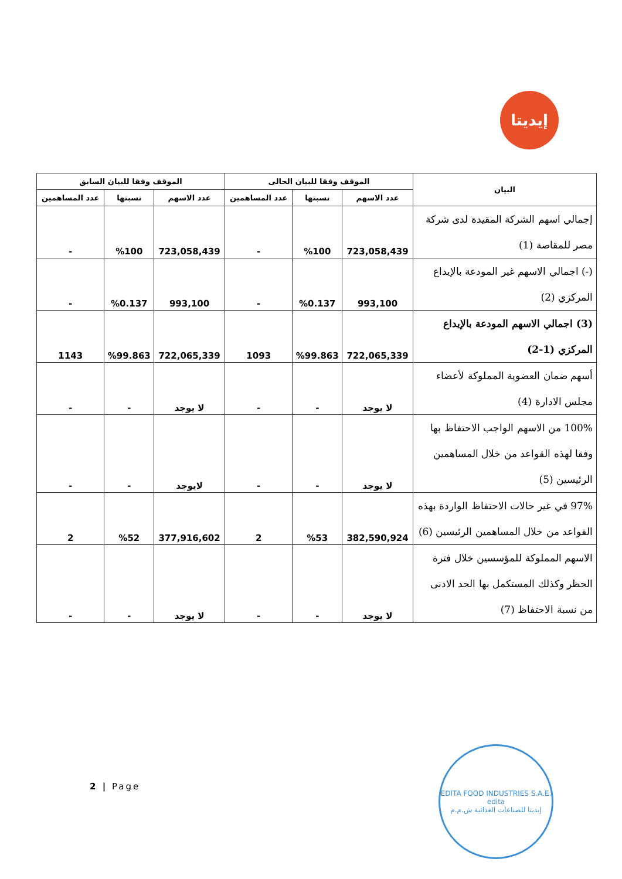إيديتا
| البيان | الموقف وفقا للبيان الحالى | | | الموقف وفقا للبيان السابق | | |
| --- | --- | --- | --- | --- | --- | --- |
| | عدد الاسهم | نسبتها | عدد المساهمين | عدد الاسهم | نسبتها | عدد المساهمين |
| إجمالي اسهم الشركة المقيدة لدى شركة مصر للمقاصة (1) | 723,058,439 | %100 | - | 723,058,439 | %100 | - |
| (-) اجمالي الاسهم غير المودعة بالإيداع المركزي (2) | 993,100 | %0.137 | - | 993,100 | %0.137 | - |
| (3) اجمالي الاسهم المودعة بالإيداع المركزي (1-2) | 722,065,339 | %99.863 | 1093 | 722,065,339 | %99.863 | 1143 |
| أسهم ضمان العضوية المملوكة لأعضاء مجلس الادارة (4) | لا يوجد | - | - | لا يوجد | - | - |
| 100% من الاسهم الواجب الاحتفاظ بها وفقا لهذه القواعد من خلال المساهمين الرئيسين (5) | لا يوجد | - | - | لايوجد | - | - |
| 97% في غير حالات الاحتفاظ الواردة بهذه القواعد من خلال المساهمين الرئيسين (6) | 382,590,924 | %53 | 2 | 377,916,602 | %52 | 2 |
| الاسهم المملوكة للمؤسسين خلال فترة الحظر وكذلك المستكمل بها الحد الادنى من نسبة الاحتفاظ (7) | لا يوجد | - | - | لا يوجد | - | - |
2 | Page
EDITA FOOD INDUSTRIES S.A.E.
edita
إيديتا للصناعات الغذائية ش.م.م